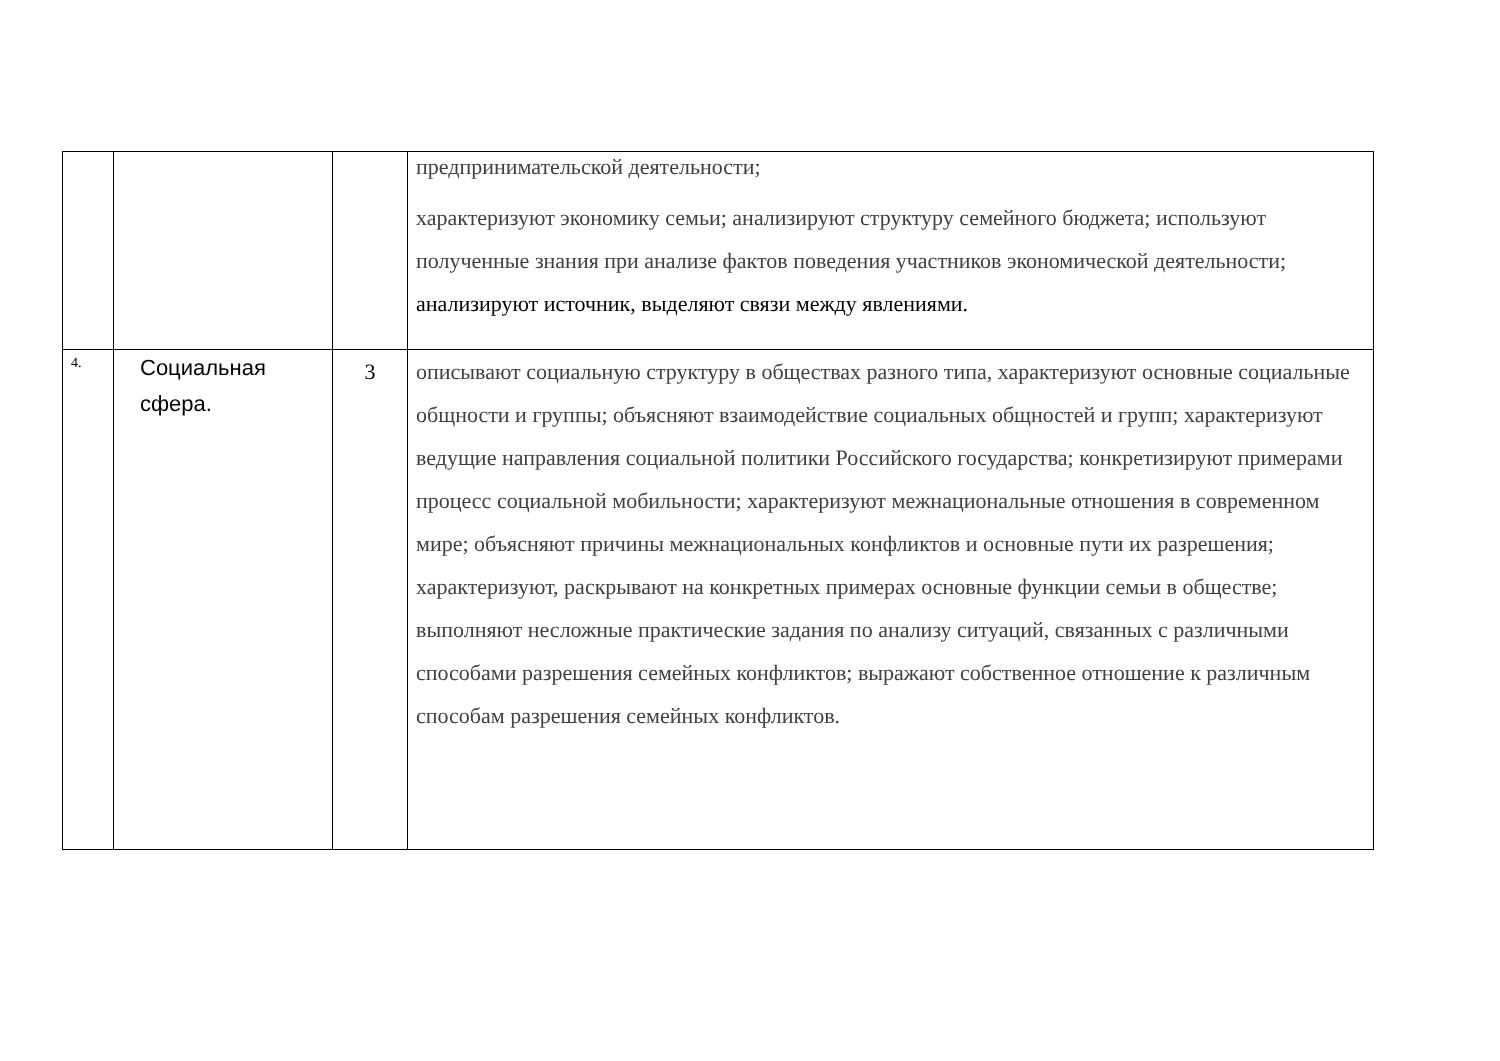| | | | предпринимательской деятельности; характеризуют экономику семьи; анализируют структуру семейного бюджета; используют полученные знания при анализе фактов поведения участников экономической деятельности; анализируют источник, выделяют связи между явлениями. |
| 4. | Социальная сфера. | 3 | описывают социальную структуру в обществах разного типа, характеризуют основные социальные общности и группы; объясняют взаимодействие социальных общностей и групп; характеризуют ведущие направления социальной политики Российского государства; конкретизируют примерами процесс социальной мобильности; характеризуют межнациональные отношения в современном мире; объясняют причины межнациональных конфликтов и основные пути их разрешения; характеризуют, раскрывают на конкретных примерах основные функции семьи в обществе; выполняют несложные практические задания по анализу ситуаций, связанных с различными способами разрешения семейных конфликтов; выражают собственное отношение к различным способам разрешения семейных конфликтов. |